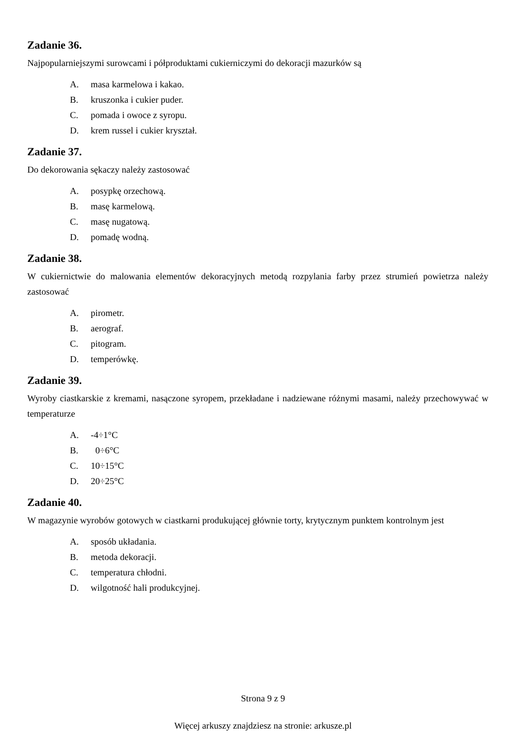Zadanie 36.
Najpopularniejszymi surowcami i półproduktami cukierniczymi do dekoracji mazurków są
A. masa karmelowa i kakao.
B. kruszonka i cukier puder.
C. pomada i owoce z syropu.
D. krem russel i cukier kryształ.
Zadanie 37.
Do dekorowania sękaczy należy zastosować
A. posypkę orzechową.
B. masę karmelową.
C. masę nugatową.
D. pomadę wodną.
Zadanie 38.
W cukiernictwie do malowania elementów dekoracyjnych metodą rozpylania farby przez strumień powietrza należy zastosować
A. pirometr.
B. aerograf.
C. pitogram.
D. temperówkę.
Zadanie 39.
Wyroby ciastkarskie z kremami, nasączone syropem, przekładane i nadziewane różnymi masami, należy przechowywać w temperaturze
A. -4÷1°C
B. 0÷6°C
C. 10÷15°C
D. 20÷25°C
Zadanie 40.
W magazynie wyrobów gotowych w ciastkarni produkującej głównie torty, krytycznym punktem kontrolnym jest
A. sposób układania.
B. metoda dekoracji.
C. temperatura chłodni.
D. wilgotność hali produkcyjnej.
Strona 9 z 9
Więcej arkuszy znajdziesz na stronie: arkusze.pl